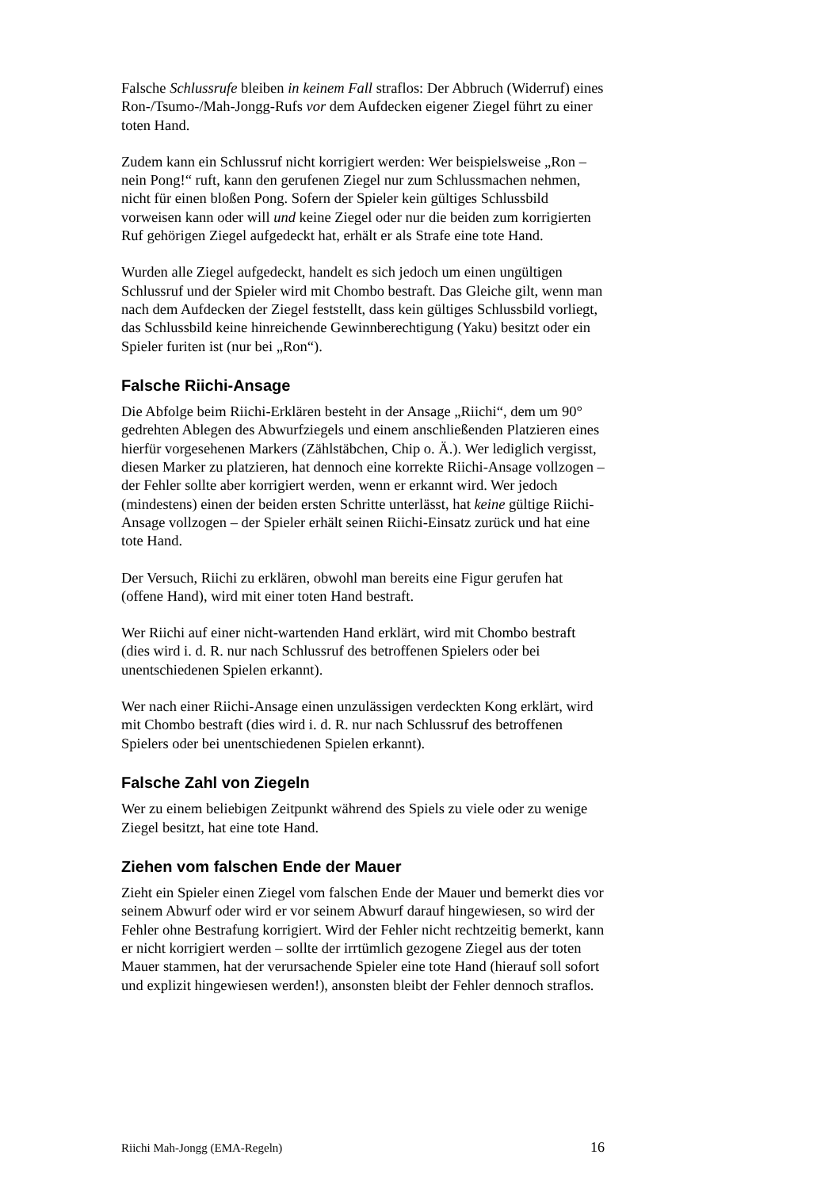Falsche Schlussrufe bleiben in keinem Fall straflos: Der Abbruch (Widerruf) eines Ron-/Tsumo-/Mah-Jongg-Rufs vor dem Aufdecken eigener Ziegel führt zu einer toten Hand.
Zudem kann ein Schlussruf nicht korrigiert werden: Wer beispielsweise „Ron – nein Pong!“ ruft, kann den gerufenen Ziegel nur zum Schlussmachen nehmen, nicht für einen bloßen Pong. Sofern der Spieler kein gültiges Schlussbild vorweisen kann oder will und keine Ziegel oder nur die beiden zum korrigierten Ruf gehörigen Ziegel aufgedeckt hat, erhält er als Strafe eine tote Hand.
Wurden alle Ziegel aufgedeckt, handelt es sich jedoch um einen ungültigen Schlussruf und der Spieler wird mit Chombo bestraft. Das Gleiche gilt, wenn man nach dem Aufdecken der Ziegel feststellt, dass kein gültiges Schlussbild vorliegt, das Schlussbild keine hinreichende Gewinnberechtigung (Yaku) besitzt oder ein Spieler furiten ist (nur bei „Ron“).
Falsche Riichi-Ansage
Die Abfolge beim Riichi-Erklären besteht in der Ansage „Riichi“, dem um 90° gedrehten Ablegen des Abwurfziegels und einem anschließenden Platzieren eines hierfür vorgesehenen Markers (Zählstäbchen, Chip o. Ä.). Wer lediglich vergisst, diesen Marker zu platzieren, hat dennoch eine korrekte Riichi-Ansage vollzogen – der Fehler sollte aber korrigiert werden, wenn er erkannt wird. Wer jedoch (mindestens) einen der beiden ersten Schritte unterlässt, hat keine gültige Riichi-Ansage vollzogen – der Spieler erhält seinen Riichi-Einsatz zurück und hat eine tote Hand.
Der Versuch, Riichi zu erklären, obwohl man bereits eine Figur gerufen hat (offene Hand), wird mit einer toten Hand bestraft.
Wer Riichi auf einer nicht-wartenden Hand erklärt, wird mit Chombo bestraft (dies wird i. d. R. nur nach Schlussruf des betroffenen Spielers oder bei unentschiedenen Spielen erkannt).
Wer nach einer Riichi-Ansage einen unzulässigen verdeckten Kong erklärt, wird mit Chombo bestraft (dies wird i. d. R. nur nach Schlussruf des betroffenen Spielers oder bei unentschiedenen Spielen erkannt).
Falsche Zahl von Ziegeln
Wer zu einem beliebigen Zeitpunkt während des Spiels zu viele oder zu wenige Ziegel besitzt, hat eine tote Hand.
Ziehen vom falschen Ende der Mauer
Zieht ein Spieler einen Ziegel vom falschen Ende der Mauer und bemerkt dies vor seinem Abwurf oder wird er vor seinem Abwurf darauf hingewiesen, so wird der Fehler ohne Bestrafung korrigiert. Wird der Fehler nicht rechtzeitig bemerkt, kann er nicht korrigiert werden – sollte der irrtümlich gezogene Ziegel aus der toten Mauer stammen, hat der verursachende Spieler eine tote Hand (hierauf soll sofort und explizit hingewiesen werden!), ansonsten bleibt der Fehler dennoch straflos.
Riichi Mah-Jongg (EMA-Regeln) 16